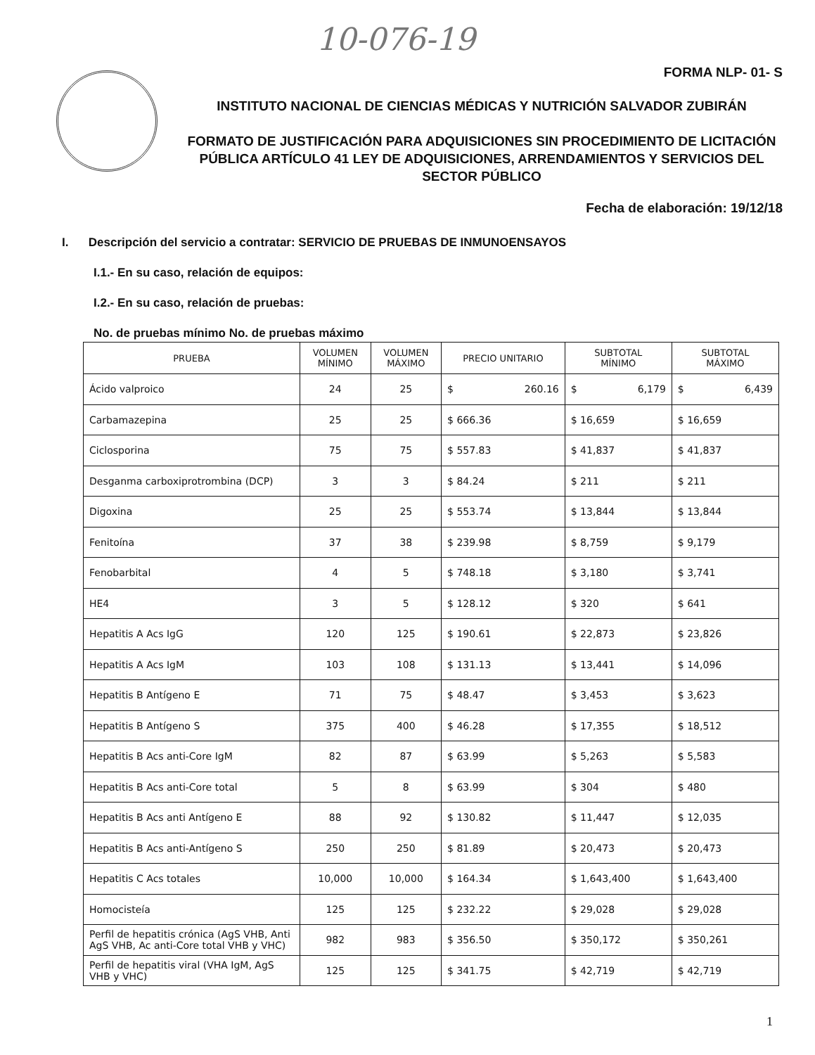10-076-19
FORMA NLP- 01- S
INSTITUTO NACIONAL DE CIENCIAS MÉDICAS Y NUTRICIÓN SALVADOR ZUBIRÁN
FORMATO DE JUSTIFICACIÓN PARA ADQUISICIONES SIN PROCEDIMIENTO DE LICITACIÓN PÚBLICA ARTÍCULO 41 LEY DE ADQUISICIONES, ARRENDAMIENTOS Y SERVICIOS DEL SECTOR PÚBLICO
Fecha de elaboración: 19/12/18
I. Descripción del servicio a contratar: SERVICIO DE PRUEBAS DE INMUNOENSAYOS
I.1.- En su caso, relación de equipos:
I.2.- En su caso, relación de pruebas:
No. de pruebas mínimo No. de pruebas máximo
| PRUEBA | VOLUMEN MÍNIMO | VOLUMEN MÁXIMO | PRECIO UNITARIO | SUBTOTAL MÍNIMO | SUBTOTAL MÁXIMO |
| --- | --- | --- | --- | --- | --- |
| Ácido valproico | 24 | 25 | $ 260.16 | $ 6,179 | $ 6,439 |
| Carbamazepina | 25 | 25 | $ 666.36 | $ 16,659 | $ 16,659 |
| Ciclosporina | 75 | 75 | $ 557.83 | $ 41,837 | $ 41,837 |
| Desganma carboxiprotrombina (DCP) | 3 | 3 | $ 84.24 | $ 211 | $ 211 |
| Digoxina | 25 | 25 | $ 553.74 | $ 13,844 | $ 13,844 |
| Fenitoína | 37 | 38 | $ 239.98 | $ 8,759 | $ 9,179 |
| Fenobarbital | 4 | 5 | $ 748.18 | $ 3,180 | $ 3,741 |
| HE4 | 3 | 5 | $ 128.12 | $ 320 | $ 641 |
| Hepatitis A Acs IgG | 120 | 125 | $ 190.61 | $ 22,873 | $ 23,826 |
| Hepatitis A Acs IgM | 103 | 108 | $ 131.13 | $ 13,441 | $ 14,096 |
| Hepatitis B Antígeno E | 71 | 75 | $ 48.47 | $ 3,453 | $ 3,623 |
| Hepatitis B Antígeno S | 375 | 400 | $ 46.28 | $ 17,355 | $ 18,512 |
| Hepatitis B Acs anti-Core IgM | 82 | 87 | $ 63.99 | $ 5,263 | $ 5,583 |
| Hepatitis B Acs anti-Core total | 5 | 8 | $ 63.99 | $ 304 | $ 480 |
| Hepatitis B Acs anti Antígeno E | 88 | 92 | $ 130.82 | $ 11,447 | $ 12,035 |
| Hepatitis B Acs anti-Antígeno S | 250 | 250 | $ 81.89 | $ 20,473 | $ 20,473 |
| Hepatitis C Acs totales | 10,000 | 10,000 | $ 164.34 | $ 1,643,400 | $ 1,643,400 |
| Homocisteía | 125 | 125 | $ 232.22 | $ 29,028 | $ 29,028 |
| Perfil de hepatitis crónica (AgS VHB, Anti AgS VHB, Ac anti-Core total VHB y VHC) | 982 | 983 | $ 356.50 | $ 350,172 | $ 350,261 |
| Perfil de hepatitis viral (VHA IgM, AgS VHB y VHC) | 125 | 125 | $ 341.75 | $ 42,719 | $ 42,719 |
1